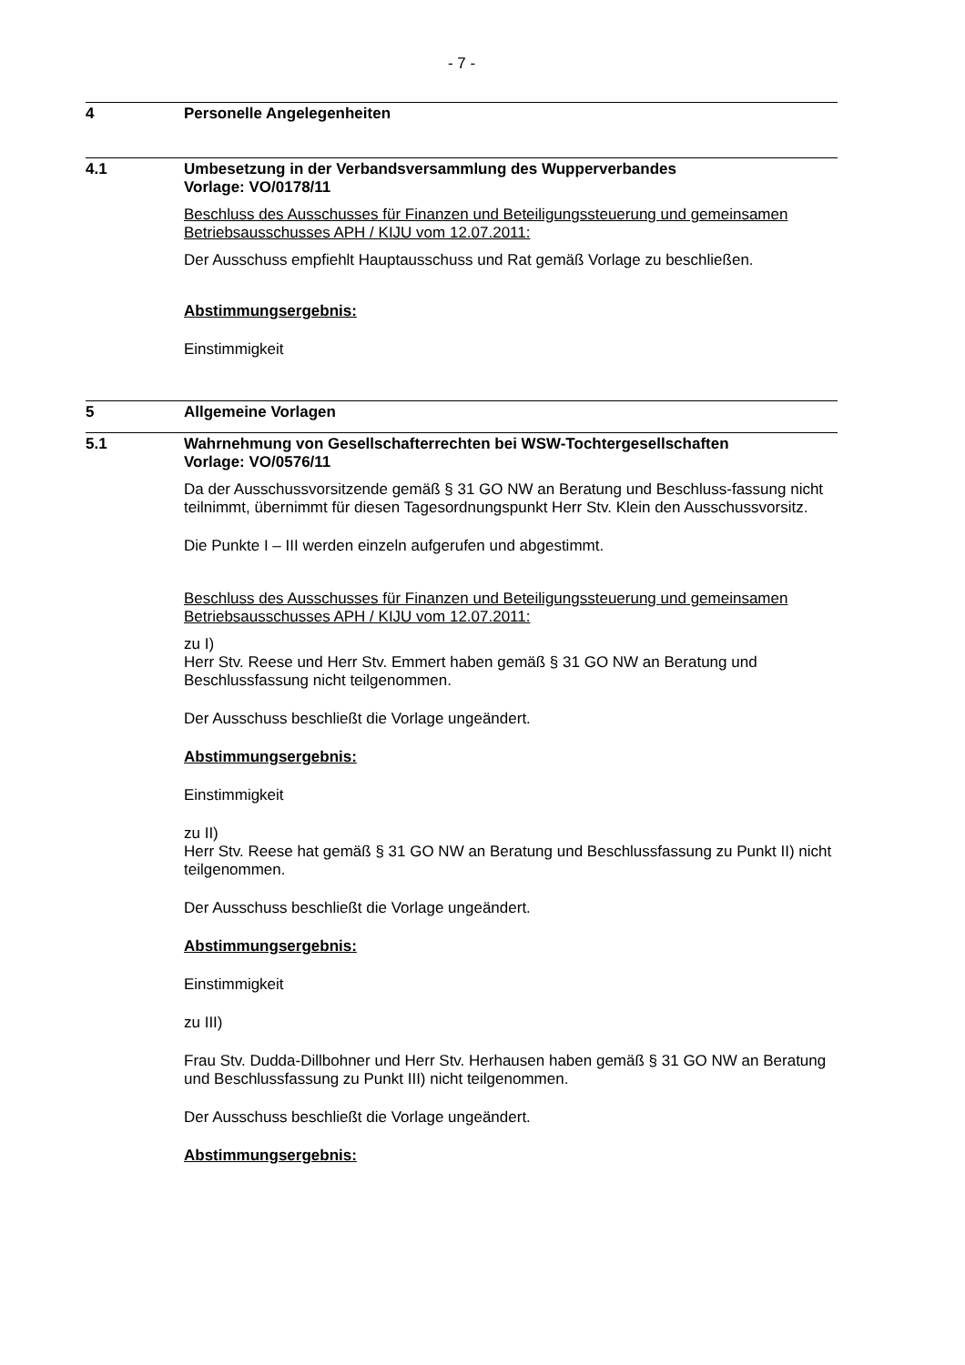- 7 -
4 Personelle Angelegenheiten
4.1 Umbesetzung in der Verbandsversammlung des Wupperverbandes
Vorlage: VO/0178/11
Beschluss des Ausschusses für Finanzen und Beteiligungssteuerung und gemeinsamen Betriebsausschusses APH / KIJU vom 12.07.2011:
Der Ausschuss empfiehlt Hauptausschuss und Rat gemäß Vorlage zu beschließen.
Abstimmungsergebnis:
Einstimmigkeit
5 Allgemeine Vorlagen
5.1 Wahrnehmung von Gesellschafterrechten bei WSW-Tochtergesellschaften
Vorlage: VO/0576/11
Da der Ausschussvorsitzende gemäß § 31 GO NW an Beratung und Beschluss-fassung nicht teilnimmt, übernimmt für diesen Tagesordnungspunkt Herr Stv. Klein den Ausschussvorsitz.
Die Punkte I – III werden einzeln aufgerufen und abgestimmt.
Beschluss des Ausschusses für Finanzen und Beteiligungssteuerung und gemeinsamen Betriebsausschusses APH / KIJU vom 12.07.2011:
zu I)
Herr Stv. Reese und Herr Stv. Emmert haben gemäß § 31 GO NW an Beratung und Beschlussfassung nicht teilgenommen.
Der Ausschuss beschließt die Vorlage ungeändert.
Abstimmungsergebnis:
Einstimmigkeit
zu II)
Herr Stv. Reese hat gemäß § 31 GO NW an Beratung und Beschlussfassung zu Punkt II) nicht teilgenommen.
Der Ausschuss beschließt die Vorlage ungeändert.
Abstimmungsergebnis:
Einstimmigkeit
zu III)
Frau Stv. Dudda-Dillbohner und Herr Stv. Herhausen haben gemäß § 31 GO NW an Beratung und Beschlussfassung zu Punkt III) nicht teilgenommen.
Der Ausschuss beschließt die Vorlage ungeändert.
Abstimmungsergebnis: